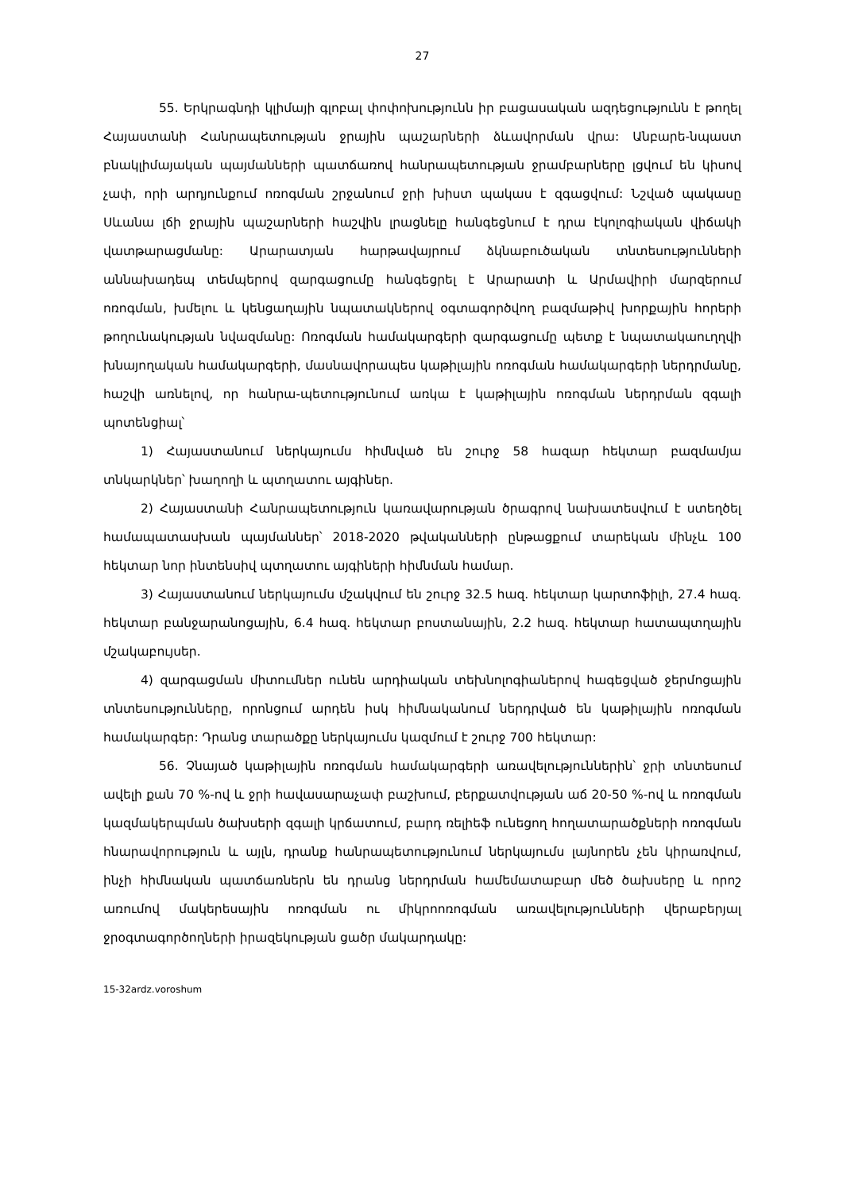27
55. Երկրագնդի կլիմայի գլոբալ փոփոխությունն իր բացասական ազդեցությունն է թողել Հայաստանի Հանրապետության ջրային պաշարների ձևավորման վրա: Անբարե-նպաստ բնակլիմայական պայմանների պատճառով հանրապետության ջրամբարները լցվում են կիսով չափ, որի արդյունքում ոռոգման շրջանում ջրի խիստ պակաս է զգացվում: Նշված պակասը Սևանա լճի ջրային պաշարների հաշվին լրացնելը հանգեցնում է դրա էկոլոգիական վիճակի վատթարացմանը: Արարատյան հարթավայրում ձկնաբուծական տնտեսությունների աննախադեպ տեմպերով զարգացումը հանգեցրել է Արարատի և Արմավիրի մարզերում ոռոգման, խմելու և կենցաղային նպատակներով օգտագործվող բազմաթիվ խորքային հորերի թողունակության նվազմանը: Ոռոգման համակարգերի զարգացումը պետք է նպատակաուղղվի խնայողական համակարգերի, մասնավորապես կաթիլային ոռոգման համակարգերի ներդրմանը, հաշվի առնելով, որ հանրա-պետությունում առկա է կաթիլային ոռոգման ներդրման զգալի պոտենցիալ՝
1) Հայաստանում ներկայումս հիմնված են շուրջ 58 հազար հեկտար բազմամյա տնկարկներ՝ խաղողի և պտղատու այգիներ.
2) Հայաստանի Հանրապետություն կառավարության ծրագրով նախատեսվում է ստեղծել համապատասխան պայմաններ՝ 2018-2020 թվականների ընթացքում տարեկան մինչև 100 հեկտար նոր ինտենսիվ պտղատու այգիների հիմնման համար.
3) Հայաստանում ներկայումս մշակվում են շուրջ 32.5 հազ. հեկտար կարտոֆիլի, 27.4 հազ. հեկտար բանջարանոցային, 6.4 հազ. հեկտար բոստանային, 2.2 հազ. հեկտար հատապտղային մշակաբույսեր.
4) զարգացման միտումներ ունեն արդիական տեխնոլոգիաներով հագեցված ջերմոցային տնտեսությունները, որոնցում արդեն իսկ հիմնականում ներդրված են կաթիլային ոռոգման համակարգեր: Դրանց տարածքը ներկայումս կազմում է շուրջ 700 հեկտար:
56. Չնայած կաթիլային ոռոգման համակարգերի առավելություններին՝ ջրի տնտեսում ավելի քան 70 %-ով և ջրի հավասարաչափ բաշխում, բերքատվության աճ 20-50 %-ով և ոռոգման կազմակերպման ծախսերի զգալի կրճատում, բարդ ռելիեֆ ունեցող հողատարածքների ոռոգման հնարավորություն և այլն, դրանք հանրապետությունում ներկայումս լայնորեն չեն կիրառվում, ինչի հիմնական պատճառներն են դրանց ներդրման համեմատաբար մեծ ծախսերը և որոշ առումով մակերեսային ոռոգման ու միկրոոռոգման առավելությունների վերաբերյալ ջրօգտագործողների իրազեկության ցածր մակարդակը:
15-32ardz.voroshum